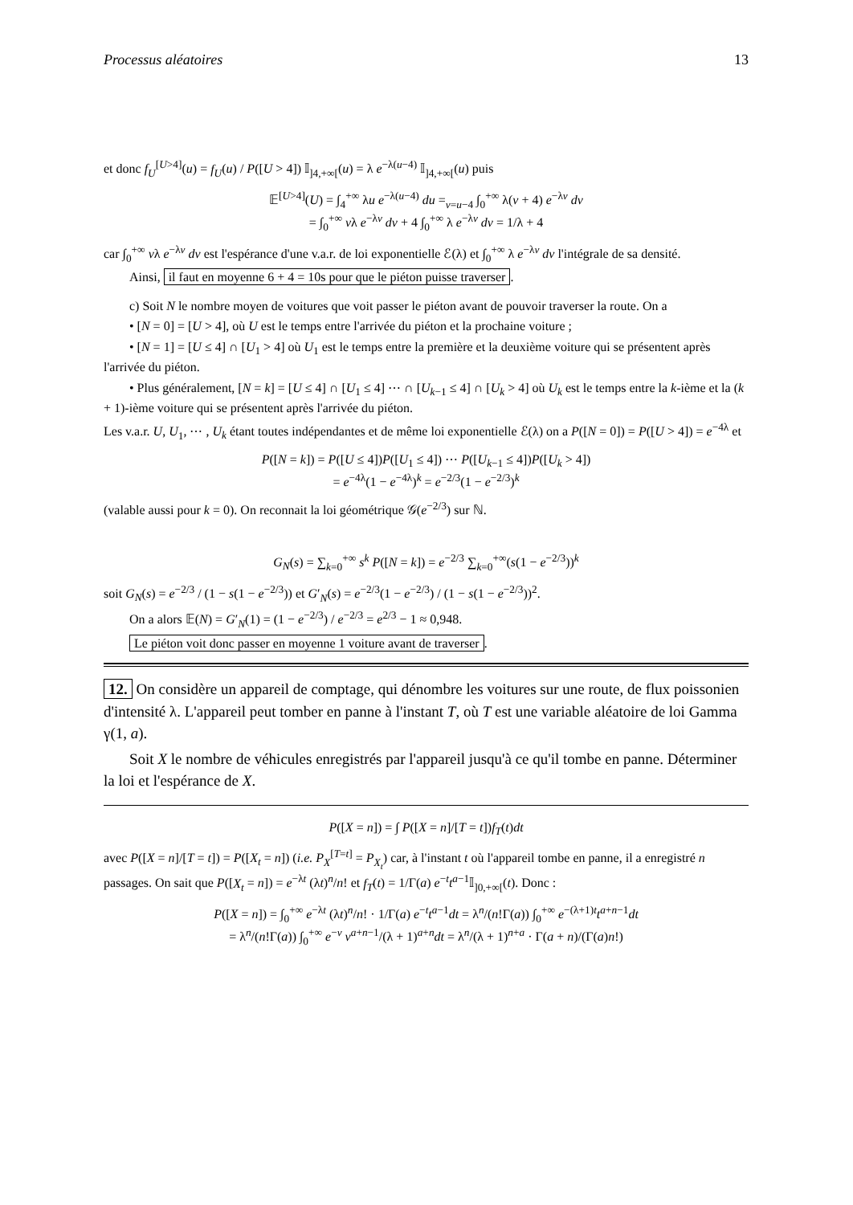Processus aléatoires 13
et donc f<sub>U</sub><sup>[U>4]</sup>(u) = f<sub>U</sub>(u) / P([U > 4]) 𝕀<sub>]4,+∞[</sub>(u) = λ e<sup>−λ(u−4)</sup> 𝕀<sub>]4,+∞[</sub>(u) puis
𝔼<sup>[U>4]</sup>(U) = ∫<sub>4</sub><sup>+∞</sup> λu e<sup>−λ(u−4)</sup> du =<sub>v=u−4</sub> ∫<sub>0</sub><sup>+∞</sup> λ(v + 4) e<sup>−λv</sup> dv
= ∫<sub>0</sub><sup>+∞</sup> vλ e<sup>−λv</sup> dv + 4 ∫<sub>0</sub><sup>+∞</sup> λ e<sup>−λv</sup> dv = 1/λ + 4
car ∫<sub>0</sub><sup>+∞</sup> vλ e<sup>−λv</sup> dv est l'espérance d'une v.a.r. de loi exponentielle ℰ(λ) et ∫<sub>0</sub><sup>+∞</sup> λ e<sup>−λv</sup> dv l'intégrale de sa densité.
Ainsi, il faut en moyenne 6 + 4 = 10s pour que le piéton puisse traverser.
c) Soit N le nombre moyen de voitures que voit passer le piéton avant de pouvoir traverser la route. On a
• [N = 0] = [U > 4], où U est le temps entre l'arrivée du piéton et la prochaine voiture ;
• [N = 1] = [U ≤ 4] ∩ [U<sub>1</sub> > 4] où U<sub>1</sub> est le temps entre la première et la deuxième voiture qui se présentent après l'arrivée du piéton.
• Plus généralement, [N = k] = [U ≤ 4] ∩ [U<sub>1</sub> ≤ 4] ⋯ ∩ [U<sub>k−1</sub> ≤ 4] ∩ [U<sub>k</sub> > 4] où U<sub>k</sub> est le temps entre la k-ième et la (k + 1)-ième voiture qui se présentent après l'arrivée du piéton.
Les v.a.r. U, U<sub>1</sub>, ⋯ , U<sub>k</sub> étant toutes indépendantes et de même loi exponentielle ℰ(λ) on a P([N = 0]) = P([U > 4]) = e<sup>−4λ</sup> et
P([N = k]) = P([U ≤ 4])P([U<sub>1</sub> ≤ 4]) ⋯ P([U<sub>k−1</sub> ≤ 4])P([U<sub>k</sub> > 4])
= e<sup>−4λ</sup>(1 − e<sup>−4λ</sup>)<sup>k</sup> = e<sup>−2/3</sup>(1 − e<sup>−2/3</sup>)<sup>k</sup>
(valable aussi pour k = 0). On reconnait la loi géométrique 𝒢(e<sup>−2/3</sup>) sur ℕ.
G<sub>N</sub>(s) = ∑<sub>k=0</sub><sup>+∞</sup> s<sup>k</sup> P([N = k]) = e<sup>−2/3</sup> ∑<sub>k=0</sub><sup>+∞</sup>(s(1 − e<sup>−2/3</sup>))<sup>k</sup>
soit G<sub>N</sub>(s) = e<sup>−2/3</sup> / (1 − s(1 − e<sup>−2/3</sup>)) et G′<sub>N</sub>(s) = e<sup>−2/3</sup>(1 − e<sup>−2/3</sup>) / (1 − s(1 − e<sup>−2/3</sup>))<sup>2</sup>.
On a alors 𝔼(N) = G′<sub>N</sub>(1) = (1 − e<sup>−2/3</sup>) / e<sup>−2/3</sup> = e<sup>2/3</sup> − 1 ≈ 0,948.
Le piéton voit donc passer en moyenne 1 voiture avant de traverser.
12. On considère un appareil de comptage, qui dénombre les voitures sur une route, de flux poissonien d'intensité λ. L'appareil peut tomber en panne à l'instant T, où T est une variable aléatoire de loi Gamma γ(1, a).
Soit X le nombre de véhicules enregistrés par l'appareil jusqu'à ce qu'il tombe en panne. Déterminer la loi et l'espérance de X.
P([X = n]) = ∫ P([X = n]/[T = t])f<sub>T</sub>(t)dt
avec P([X = n]/[T = t]) = P([X<sub>t</sub> = n]) (i.e. P<sub>X</sub><sup>[T=t]</sup> = P<sub>X<sub>t</sub></sub>) car, à l'instant t où l'appareil tombe en panne, il a enregistré n passages. On sait que P([X<sub>t</sub> = n]) = e<sup>−λt</sup> (λt)<sup>n</sup>/n! et f<sub>T</sub>(t) = 1/Γ(a) e<sup>−t</sup>t<sup>a−1</sup>𝕀<sub>]0,+∞[</sub>(t). Donc :
P([X = n]) = ∫<sub>0</sub><sup>+∞</sup> e<sup>−λt</sup> (λt)<sup>n</sup>/n! · 1/Γ(a) e<sup>−t</sup>t<sup>a−1</sup>dt = λ<sup>n</sup>/(n!Γ(a)) ∫<sub>0</sub><sup>+∞</sup> e<sup>−(λ+1)t</sup>t<sup>a+n−1</sup>dt
= λ<sup>n</sup>/(n!Γ(a)) ∫<sub>0</sub><sup>+∞</sup> e<sup>−v</sup> v<sup>a+n−1</sup>/(λ + 1)<sup>a+n</sup>dt = λ<sup>n</sup>/(λ + 1)<sup>n+a</sup> · Γ(a + n)/(Γ(a)n!)